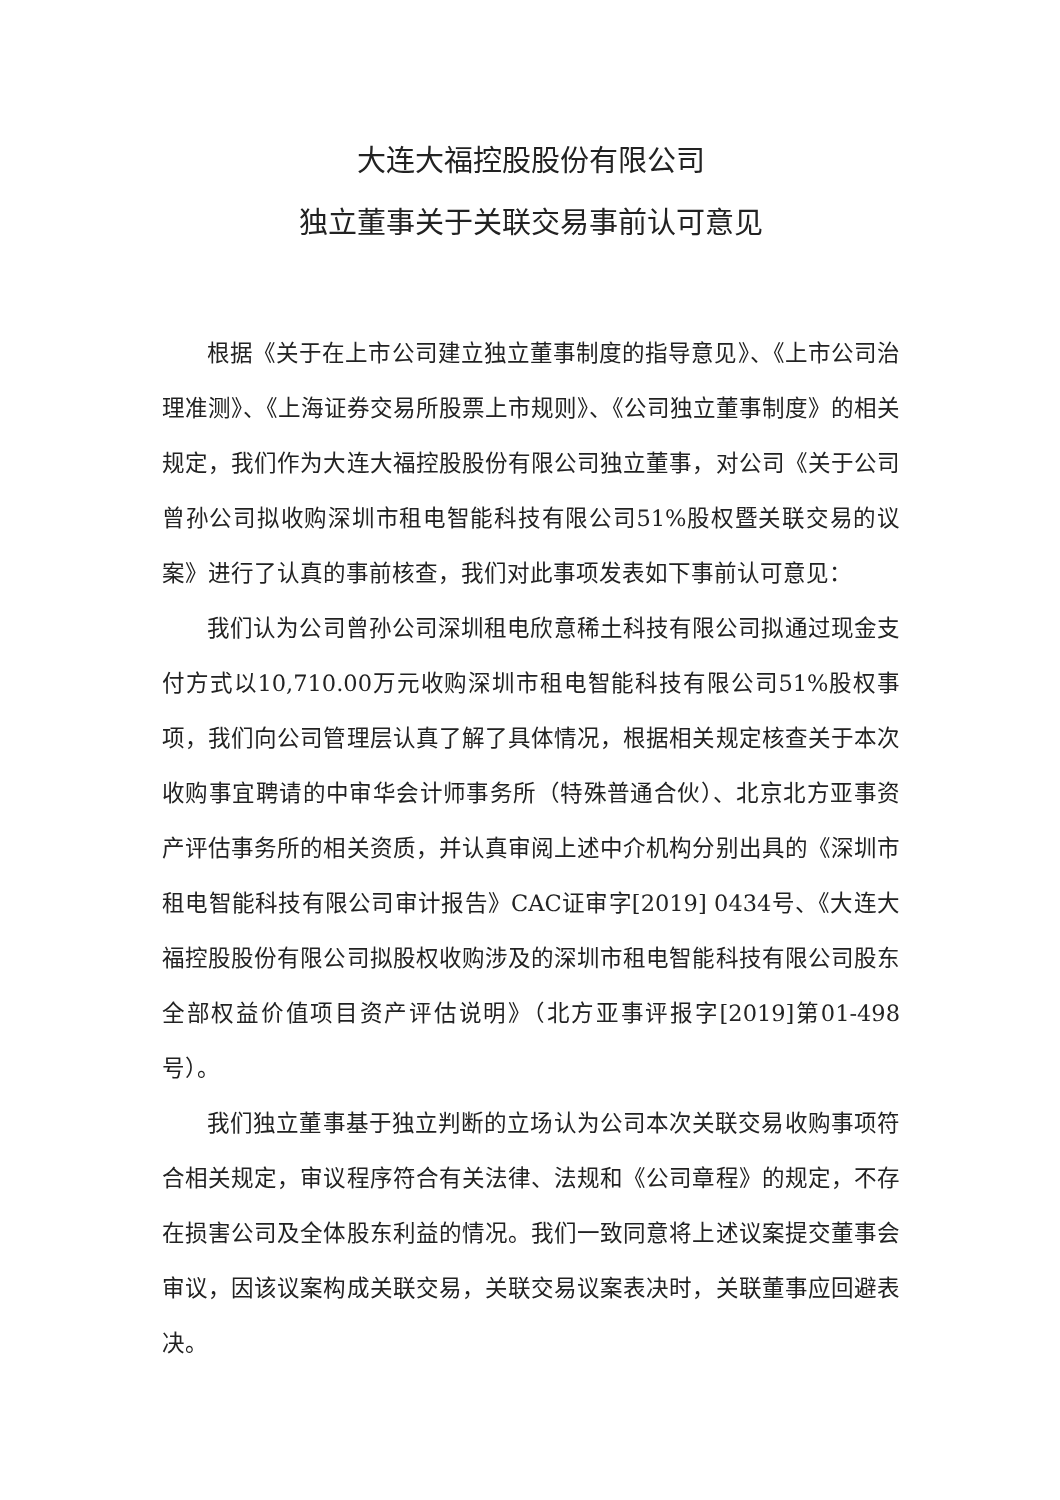大连大福控股股份有限公司
独立董事关于关联交易事前认可意见
根据《关于在上市公司建立独立董事制度的指导意见》、《上市公司治理准测》、《上海证券交易所股票上市规则》、《公司独立董事制度》的相关规定，我们作为大连大福控股股份有限公司独立董事，对公司《关于公司曾孙公司拟收购深圳市租电智能科技有限公司51%股权暨关联交易的议案》进行了认真的事前核查，我们对此事项发表如下事前认可意见：
我们认为公司曾孙公司深圳租电欣意稀土科技有限公司拟通过现金支付方式以10,710.00万元收购深圳市租电智能科技有限公司51%股权事项，我们向公司管理层认真了解了具体情况，根据相关规定核查关于本次收购事宜聘请的中审华会计师事务所（特殊普通合伙）、北京北方亚事资产评估事务所的相关资质，并认真审阅上述中介机构分别出具的《深圳市租电智能科技有限公司审计报告》CAC证审字[2019] 0434号、《大连大福控股股份有限公司拟股权收购涉及的深圳市租电智能科技有限公司股东全部权益价值项目资产评估说明》（北方亚事评报字[2019]第01-498号）。
我们独立董事基于独立判断的立场认为公司本次关联交易收购事项符合相关规定，审议程序符合有关法律、法规和《公司章程》的规定，不存在损害公司及全体股东利益的情况。我们一致同意将上述议案提交董事会审议，因该议案构成关联交易，关联交易议案表决时，关联董事应回避表决。